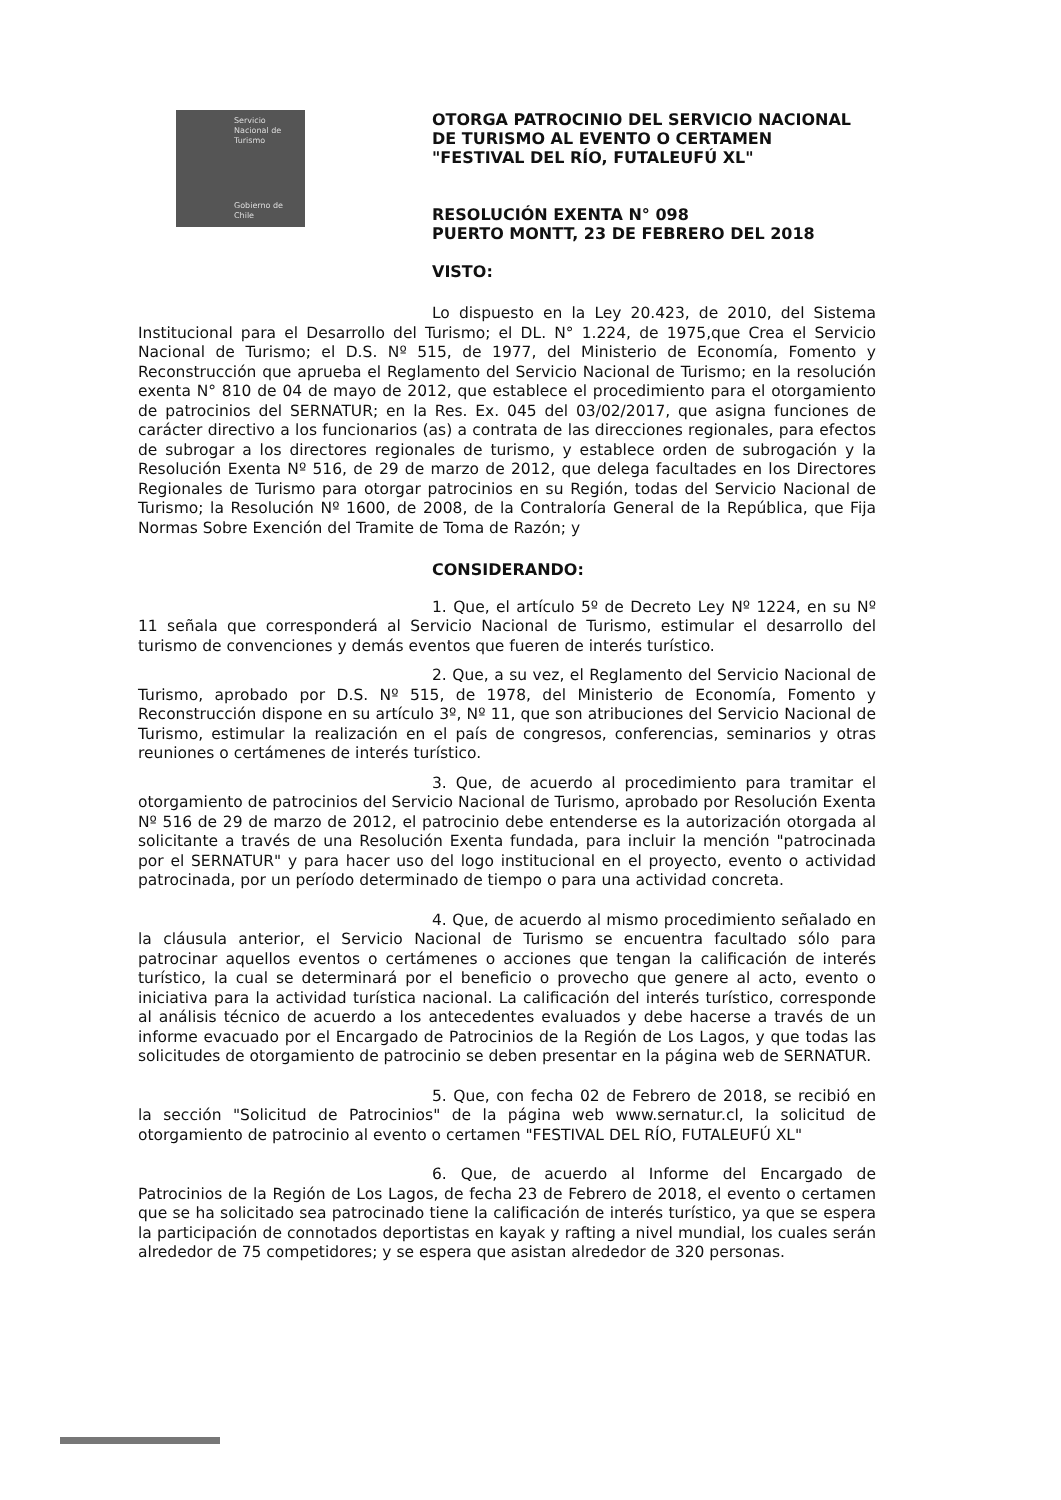Servicio
Nacional de
Turismo
Gobierno de Chile
OTORGA PATROCINIO DEL SERVICIO NACIONAL
DE TURISMO AL EVENTO O CERTAMEN
"FESTIVAL DEL RÍO, FUTALEUFÚ XL"
RESOLUCIÓN EXENTA N° 098
PUERTO MONTT, 23 DE FEBRERO DEL 2018
VISTO:
Lo dispuesto en la Ley 20.423, de 2010, del Sistema Institucional para el Desarrollo del Turismo; el DL. N° 1.224, de 1975,que Crea el Servicio Nacional de Turismo; el D.S. Nº 515, de 1977, del Ministerio de Economía, Fomento y Reconstrucción que aprueba el Reglamento del Servicio Nacional de Turismo; en la resolución exenta N° 810 de 04 de mayo de 2012, que establece el procedimiento para el otorgamiento de patrocinios del SERNATUR; en la Res. Ex. 045 del 03/02/2017, que asigna funciones de carácter directivo a los funcionarios (as) a contrata de las direcciones regionales, para efectos de subrogar a los directores regionales de turismo, y establece orden de subrogación y la Resolución Exenta Nº 516, de 29 de marzo de 2012, que delega facultades en los Directores Regionales de Turismo para otorgar patrocinios en su Región, todas del Servicio Nacional de Turismo; la Resolución Nº 1600, de 2008, de la Contraloría General de la República, que Fija Normas Sobre Exención del Tramite de Toma de Razón; y
CONSIDERANDO:
1. Que, el artículo 5º de Decreto Ley Nº 1224, en su Nº 11 señala que corresponderá al Servicio Nacional de Turismo, estimular el desarrollo del turismo de convenciones y demás eventos que fueren de interés turístico.
2. Que, a su vez, el Reglamento del Servicio Nacional de Turismo, aprobado por D.S. Nº 515, de 1978, del Ministerio de Economía, Fomento y Reconstrucción dispone en su artículo 3º, Nº 11, que son atribuciones del Servicio Nacional de Turismo, estimular la realización en el país de congresos, conferencias, seminarios y otras reuniones o certámenes de interés turístico.
3. Que, de acuerdo al procedimiento para tramitar el otorgamiento de patrocinios del Servicio Nacional de Turismo, aprobado por Resolución Exenta Nº 516 de 29 de marzo de 2012, el patrocinio debe entenderse es la autorización otorgada al solicitante a través de una Resolución Exenta fundada, para incluir la mención "patrocinada por el SERNATUR" y para hacer uso del logo institucional en el proyecto, evento o actividad patrocinada, por un período determinado de tiempo o para una actividad concreta.
4. Que, de acuerdo al mismo procedimiento señalado en la cláusula anterior, el Servicio Nacional de Turismo se encuentra facultado sólo para patrocinar aquellos eventos o certámenes o acciones que tengan la calificación de interés turístico, la cual se determinará por el beneficio o provecho que genere al acto, evento o iniciativa para la actividad turística nacional. La calificación del interés turístico, corresponde al análisis técnico de acuerdo a los antecedentes evaluados y debe hacerse a través de un informe evacuado por el Encargado de Patrocinios de la Región de Los Lagos, y que todas las solicitudes de otorgamiento de patrocinio se deben presentar en la página web de SERNATUR.
5. Que, con fecha 02 de Febrero de 2018, se recibió en la sección "Solicitud de Patrocinios" de la página web www.sernatur.cl, la solicitud de otorgamiento de patrocinio al evento o certamen "FESTIVAL DEL RÍO, FUTALEUFÚ XL"
6. Que, de acuerdo al Informe del Encargado de Patrocinios de la Región de Los Lagos, de fecha 23 de Febrero de 2018, el evento o certamen que se ha solicitado sea patrocinado tiene la calificación de interés turístico, ya que se espera la participación de connotados deportistas en kayak y rafting a nivel mundial, los cuales serán alrededor de 75 competidores; y se espera que asistan alrededor de 320 personas.